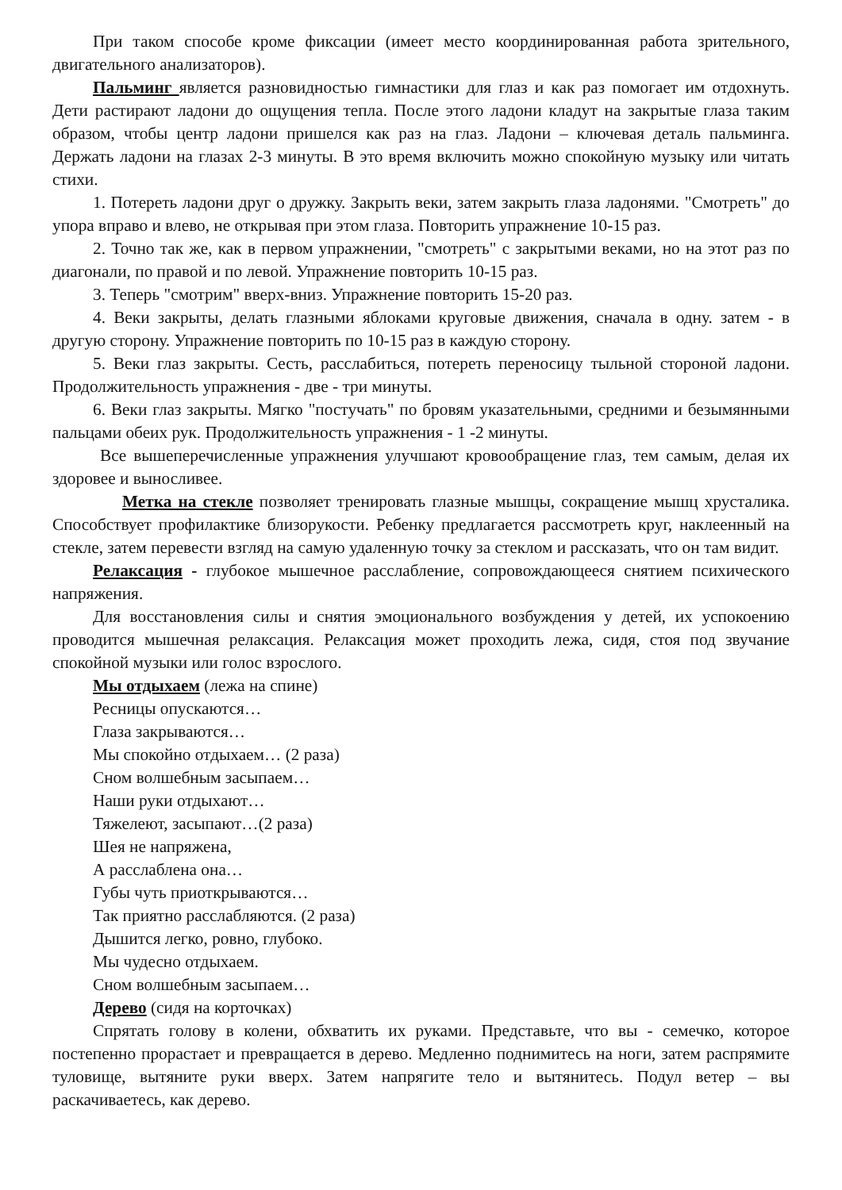При таком способе кроме фиксации (имеет место координированная работа зрительного, двигательного анализаторов).
Пальминг является разновидностью гимнастики для глаз и как раз помогает им отдохнуть. Дети растирают ладони до ощущения тепла. После этого ладони кладут на закрытые глаза таким образом, чтобы центр ладони пришелся как раз на глаз. Ладони – ключевая деталь пальминга. Держать ладони на глазах 2-3 минуты. В это время включить можно спокойную музыку или читать стихи.
1. Потереть ладони друг о дружку. Закрыть веки, затем закрыть глаза ладонями. "Смотреть" до упора вправо и влево, не открывая при этом глаза. Повторить упражнение 10-15 раз.
2. Точно так же, как в первом упражнении, "смотреть" с закрытыми веками, но на этот раз по диагонали, по правой и по левой. Упражнение повторить 10-15 раз.
3. Теперь "смотрим" вверх-вниз. Упражнение повторить 15-20 раз.
4. Веки закрыты, делать глазными яблоками круговые движения, сначала в одну. затем - в другую сторону. Упражнение повторить по 10-15 раз в каждую сторону.
5. Веки глаз закрыты. Сесть, расслабиться, потереть переносицу тыльной стороной ладони. Продолжительность упражнения - две - три минуты.
6. Веки глаз закрыты. Мягко "постучать" по бровям указательными, средними и безымянными пальцами обеих рук. Продолжительность упражнения - 1 -2 минуты.
Все вышеперечисленные упражнения улучшают кровообращение глаз, тем самым, делая их здоровее и выносливее.
Метка на стекле позволяет тренировать глазные мышцы, сокращение мышц хрусталика. Способствует профилактике близорукости. Ребенку предлагается рассмотреть круг, наклеенный на стекле, затем перевести взгляд на самую удаленную точку за стеклом и рассказать, что он там видит.
Релаксация - глубокое мышечное расслабление, сопровождающееся снятием психического напряжения.
Для восстановления силы и снятия эмоционального возбуждения у детей, их успокоению проводится мышечная релаксация. Релаксация может проходить лежа, сидя, стоя под звучание спокойной музыки или голос взрослого.
Мы отдыхаем (лежа на спине)
Ресницы опускаются…
Глаза закрываются…
Мы спокойно отдыхаем… (2 раза)
Сном волшебным засыпаем…
Наши руки отдыхают…
Тяжелеют, засыпают…(2 раза)
Шея не напряжена,
А расслаблена она…
Губы чуть приоткрываются…
Так приятно расслабляются. (2 раза)
Дышится легко, ровно, глубоко.
Мы чудесно отдыхаем.
Сном волшебным засыпаем…
Дерево (сидя на корточках)
Спрятать голову в колени, обхватить их руками. Представьте, что вы - семечко, которое постепенно прорастает и превращается в дерево. Медленно поднимитесь на ноги, затем распрямите туловище, вытяните руки вверх. Затем напрягите тело и вытянитесь. Подул ветер – вы раскачиваетесь, как дерево.